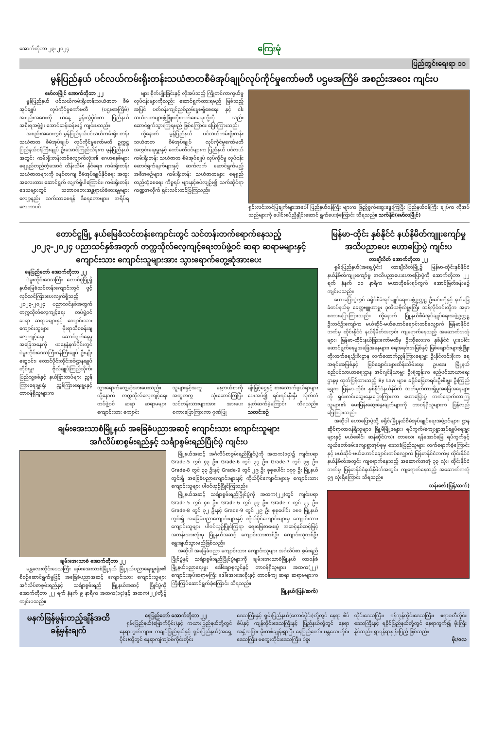အောက်တိုဘာ ၂၃၊ ၂၀၂၄ ကြေးမုံ
ပြည်တွင်းရေးရာ ၁၁
မွန်ပြည်နယ် ပင်လယ်ကမ်းရိုးတန်းသယံဇာတစီမံအုပ်ချုပ်လုပ်ကိုင်မှုကော်မတီ ပဌမအကြိမ် အစည်းအဝေး ကျင်းပ
မော်လမြိုင် အောက်တိုဘာ ၂၂
မွန်ပြည်နယ် ပင်လယ်ကမ်းရိုးတန်းသယံဇာတ စီမံအုပ်ချုပ် လုပ်ကိုင်မှုကော်မတီ (ပဌမအကြိမ်) အစည်းအဝေးကို ယနေ့ မွန်းလွဲပိုင်းက ပြည်နယ် အစိုးရအဖွဲ့ရုံး အောင်ဆန်းခန်းမ၌ ကျင်းပသည်။
အစည်းအဝေးတွင် မွန်ပြည်နယ်ပင်လယ်ကမ်းရိုး တန်းသယံဇာတ စီမံအုပ်ချုပ် လုပ်ကိုင်မှုကော်မတီ ဥက္ကဋ္ဌ ပြည်နယ်ဝန်ကြီးချုပ် ဦးအောင်ကြည်သိန်းက မွန်ပြည်နယ်အတွင်း ကမ်းရိုးတန်းတစ်လျှောက်လုံး၏ ဂေဟစနစ်များ ရေရှည်တည်တံ့အောင် ထိန်းသိမ်း နိုင်ရေး၊ ကမ်းရိုးတန်းသယံဇာတများကို စနစ်တကျ စီမံအုပ်ချုပ်နိုင်ရေး အထူးအလေးထား ဆောင်ရွက် လျက်ရှိပါကြောင်း၊ ကမ်းရိုးတန်းဒေသများတွင် သဘာဝဘေးအန္တရာယ်ခံစားရမှုများ လျော့နည်း သက်သာစေရန် ဒီရေတောများ၊ အရိပ်ရလေကာပင်
များ စိုက်ပျိုးခြင်းနှင့် လိုအပ်သည့် ကြိုတင်ကာကွယ်မှု လုပ်ငန်းများကိုလည်း ဆောင်ရွက်ထားရမည် ဖြစ်သည့်အပြင် ပတ်ဝန်းကျင်ညစ်ညမ်းမှုမရှိစေရေး နှင့် ငါးသယံဇာတများဖွံ့ဖြိုးတိုးတက်စေရေးတို့ကို လည်း ဆောင်ရွက်သွားကြရမည် ဖြစ်ကြောင်း ပြောကြားသည်။
ထို့နောက် မွန်ပြည်နယ် ပင်လယ်ကမ်းရိုးတန်း သယံဇာတ စီမံအုပ်ချုပ် လုပ်ကိုင်မှုကော်မတီ အတွင်းရေးမှူးနှင့် ကော်မတီဝင်များက ပြည်နယ် ပင်လယ်ကမ်းရိုးတန်း သယံဇာတ စီမံအုပ်ချုပ် လုပ်ကိုင်မှု လုပ်ငန်းဆောင်ရွက်ချက်များနှင့် ဆက်လက် ဆောင်ရွက်မည့် အစီအစဉ်များ၊ ကမ်းရိုးတန်း သယံဇာတများ ရေရှည်တည်တံ့စေရေး ကိစ္စရပ် များနှင့်စပ်လျဉ်း၍ သက်ဆိုင်ရာ ကဏ္ဍအလိုက် ရှင်းလင်းတင်ပြကြသည်။
ရှင်းလင်းတင်ပြချက်များအပေါ် ပြည်နယ်ဝန်ကြီး များက ဖြည့်စွက်ဆွေးနွေးကြပြီး ပြည်နယ်ဝန်ကြီး ချုပ်က လိုအပ်သည်များကို ပေါင်းစပ်ညှိနှိုင်းဆောင် ရွက်ပေးခဲ့ကြောင်း သိရသည်။ သက်နိုင်(မော်လမြိုင်)
တောင်ငူမြို့ နယ်မြေခံသင်တန်းကျောင်းတွင် သင်တန်းတက်ရောက်နေသည့်
၂၀၂၃-၂၀၂၄ ပညာသင်နှစ်အတွက် တက္ကသိုလ်လေ့ကျင့်ရေးတပ်ဖွဲ့ဝင် ဆရာ ဆရာမများနှင့်
ကျောင်းသား ကျောင်းသူများအား သွားရောက်တွေ့ဆုံအားပေး
နေပြည်တော် အောက်တိုဘာ ၂၂
ပဲခူးတိုင်းဒေသကြီး တောင်ငူမြို့ရှိ နယ်မြေခံသင်တန်းကျောင်းတွင် ဖွင့်လှစ်သင်ကြားပေးလျက်ရှိသည့် ၂၀၂၃-၂၀၂၄ ပညာသင်နှစ်အတွက် တက္ကသိုလ်လေ့ကျင့်ရေး တပ်ဖွဲ့ဝင် ဆရာ ဆရာမများနှင့် ကျောင်းသား ကျောင်းသူများ မိုးရာသီစခန်းချ လေ့ကျင့်ရေး ဆောင်ရွက်နေမှု အခြေအနေကို ယနေ့နံနက်ပိုင်းတွင် ပဲခူးတိုင်းဒေသကြီးဝန်ကြီးချုပ် ဦးမျိုးဆွေဝင်း၊ တောင်ပိုင်းတိုင်းစစ်ဌာနချုပ် တိုင်းမှူး ဗိုလ်ချုပ်ကြည်သိုက်၊ ပြည်သူ့စစ်နှင့် နယ်ခြားတပ်များ ညွှန်ကြားရေးမှူးရုံး ညွှန်ကြားရေးမှူးနှင့် တာဝန်ရှိသူများက
သွားရောက်တွေ့ဆုံအားပေးသည်။ ထို့နောက် တက္ကသိုလ်လေ့ကျင့်ရေးတပ်ဖွဲ့ဝင် ဆရာ ဆရာမများ၊ ကျောင်းသား ကျောင်း
သူများနှင့်အတူ နေ့လယ်စာကို အတူတကွ သုံးဆောင်ကြပြီး သင်တန်းသားများအား အားပေး စကားပြောကြားကာ ဂုဏ်ပြု
ချီးမြှင့်ငွေနှင့် စားသောက်ဖွယ်ရာများ ပေးအပ်၍ ရင်းရင်းနှီးနှီး လိုက်လံနှုတ်ဆက်ခဲ့ကြောင်း သိရသည်။ သတင်းစဉ်
ချမ်းအေးသာစံမြို့နယ် အခြေခံပညာအဆင့် ကျောင်းသား ကျောင်းသူများ
အင်္ဂလိပ်စာစွမ်းရည်နှင့် သင်္ချာစွမ်းရည်ပြိုင်ပွဲ ကျင်းပ
ချမ်းအေးသာစံ အောက်တိုဘာ ၂၂
မန္တလေးတိုင်းဒေသကြီး ချမ်းအေးသာစံမြို့နယ် မြို့နယ်ပညာရေးမှူးရုံး၏ စီစဉ်ဆောင်ရွက်မှုဖြင့် အခြေခံပညာအဆင့် ကျောင်းသား ကျောင်းသူများ အင်္ဂလိပ်စာစွမ်းရည်နှင့် သင်္ချာစွမ်းရည် မြို့နယ်အဆင့် ပြိုင်ပွဲကို အောက်တိုဘာ ၂၂ ရက် နံနက် ၉ နာရီက အထက(၁၄)နှင့် အထက(၂၂)တို့၌ ကျင်းပသည်။
မြို့နယ်အဆင့် အင်္ဂလိပ်စာစွမ်းရည်ပြိုင်ပွဲကို အထက(၁၄)၌ ကျင်းပရာ Grade-5 တွင် ၄၃ ဦး၊ Grade-6 တွင် ၃၇ ဦး၊ Grade-7 တွင် ၃၅ ဦး၊ Grade-8 တွင် ၃၃ ဦးနှင့် Grade-9 တွင် ၂၉ ဦး စုစုပေါင်း ၁၇၇ ဦး မြို့နယ်တွင်းရှိ အခြေခံပညာကျောင်းများနှင့် ကိုယ်ပိုင်ကျောင်းများမှ ကျောင်းသား ကျောင်းသူများ ပါဝင်ယှဉ်ပြိုင်ကြသည်။
မြို့နယ်အဆင့် သင်္ချာစွမ်းရည်ပြိုင်ပွဲကို အထက(၂၂)တွင် ကျင်းပရာ Grade-5 တွင် ၄၈ ဦး၊ Grade-6 တွင် ၃၇ ဦး၊ Grade-7 တွင် ၃၄ ဦး၊ Grade-8 တွင် ၃၂ ဦးနှင့် Grade-9 တွင် ၂၉ ဦး စုစုပေါင်း ၁၈၀ မြို့နယ်တွင်းရှိ အခြေခံပညာကျောင်းများနှင့် ကိုယ်ပိုင်ကျောင်းများမှ ကျောင်းသား ကျောင်းသူများ ပါဝင်ယှဉ်ပြိုင်ကြရာ ရေးဖြေစာမေးပွဲ အဆင့်နှစ်ဆင့်ဖြင့် အတန်းအားလုံးမှ မြို့နယ်အဆင့် ကျောင်းသားတစ်ဦး ကျောင်းသူတစ်ဦး ရွေးချယ်သွားမည်ဖြစ်သည်။
အဆိုပါ အခြေခံပညာ ကျောင်းသား ကျောင်းသူများ အင်္ဂလိပ်စာ စွမ်းရည်ပြိုင်ပွဲနှင့် သင်္ချာစွမ်းရည်ပြိုင်ပွဲများကို ချမ်းအေးသာစံမြို့နယ် တာဝန်ခံမြို့နယ်ပညာရေးမှူး ဒေါ်ချောစုလွင်နှင့် တာဝန်ရှိသူများ၊ အထက(၂၂) ကျောင်းအုပ်ဆရာမကြီး ဒေါ်အေးအေးစိုးနှင့် တာဝန်ကျ ဆရာ ဆရာမများက ကြီးကြပ်ဆောင်ရွက်ခဲ့ကြောင်း သိရသည်။
မြို့နယ်(ပြန်/ဆက်)
မြန်မာ-ထိုင်း နှစ်နိုင်ငံ နယ်နိမိတ်ကျူးကျော်မှု
အသိပညာပေး ဟောပြောပွဲ ကျင်းပ
တာချီလိတ် အောက်တိုဘာ ၂၂
ရှမ်းပြည်နယ်(အရှေ့ပိုင်း) တာချီလိတ်မြို့၌ မြန်မာ-ထိုင်းနှစ်နိုင်ငံ နယ်နိမိတ်ကျူးကျော်မှု အသိပညာပေးဟောပြောပွဲကို အောက်တိုဘာ ၂၂ ရက် နံနက် ၁၀ နာရီက မဟာဟိုခမ်းရပ်ကွက် အောင်မြတ်ခန်းမ၌ ကျင်းပသည်။
ဟောပြောပွဲတွင် ခရိုင်စီမံအုပ်ချုပ်ရေးအဖွဲ့ဥက္ကဋ္ဌ ဦးမင်းကိုနှင့် နယ်မြေခံတပ်နယ်မှ ခေတ္တဗျူဟာမှူး ဒုတိယဗိုလ်မှူးကြီး သန့်လိုင်ဝင်းတို့က အမှာစကားပြောကြားသည်။ ထို့နောက် မြို့နယ်စီမံအုပ်ချုပ်ရေးအဖွဲ့ဥက္ကဋ္ဌ ဦးတင်ဦးကျော်က မယ်ဆိုင်-မယ်ဟောင်ချောင်းတစ်လျှောက် မြန်မာနိုင်ငံဘက်မှ ထိုင်းနိုင်ငံ နယ်နိမိတ်အတွင်း ကျရောက်နေသည့် အဆောက်အအုံများ၊ မြန်မာ-ထိုင်းနယ်ခြားကော်မတီမှ ဦးဘိုလေးက နှစ်နိုင်ငံ ပူးပေါင်းဆောင်ရွက်နေမှုအခြေအနေများ၊ ရေအရင်းအမြစ်နှင့် မြစ်ချောင်းများဖွံ့ဖြိုးတိုးတက်ရေးဦးစီးဌာန လက်ထောက်ညွှန်ကြားရေးမှူး ဦးနိုင်လင်းစိုးက ရေအရင်းအမြစ်နှင့် မြစ်ချောင်းများထိန်းသိမ်းရေး ဥပဒေ၊ မြို့နယ်စည်ပင်သာယာရေးဌာန အင်ဂျင်နီယာမှူး ဦးရဲထွန်းက စည်ပင်သာယာရေးဌာနမှ ထုတ်ပြန်ထားသည့် By Law များ၊ ခရိုင်မြေစာရင်းဦးစီးမှူး ဦးကြည်ရွှေက မြန်မာ-ထိုင်း နှစ်နိုင်ငံနယ်နိမိတ် သတ်မှတ်ထားရှိမှုအခြေအနေများကို ရှင်းလင်းဆွေးနွေးပြောကြားကာ ဟောပြောပွဲ တက်ရောက်လာကြသူများ၏ မေးမြန်းဆွေးနွေးချက်များကို တာဝန်ရှိသူများက ပြန်လည်ဖြေကြားသည်။
အဆိုပါ ဟောပြောပွဲသို့ ခရိုင်/မြို့နယ်စီမံအုပ်ချုပ်ရေးအဖွဲ့ဝင်များ၊ ဌာနဆိုင်ရာတာဝန်ရှိသူများ၊ မြို့မိမြို့ဖများ၊ ရပ်ကွက်/ကျေးရွာအုပ်ချုပ်ရေးမှူးများနှင့် မယ်ခေါင်၊ ဆန်ဆိုင်(က)၊ တာလေ၊ ရန်အောင်မြေ ရပ်ကွက်နှင့် လွယ်တော်ခမ်းကျေးရွာအုပ်စုမှ ဒေသခံပြည်သူများ တက်ရောက်ခဲ့ကြောင်းနှင့် မယ်ဆိုင်-မယ်ဟောင်ချောင်းတစ်လျှောက် မြန်မာနိုင်ငံဘက်မှ ထိုင်းနိုင်ငံနယ်နိမိတ်အတွင်း ကျရောက်နေသည့် အဆောက်အအုံ ၃၃ လုံး၊ ထိုင်းနိုင်ငံဘက်မှ မြန်မာနိုင်ငံနယ်နိမိတ်အတွင်း ကျရောက်နေသည့် အဆောက်အအုံ ၄၅ လုံးရှိကြောင်း သိရသည်။
သန်းဇော်(ပြန်/ဆက်)
မနက်ဖြန်မွန်းတည့်ချိန်အထိ ခန့်မှန်းချက်
နေပြည်တော် အောက်တိုဘာ ၂၂
ရှမ်းပြည်နယ်(မြောက်ပိုင်း)နှင့် ကယားပြည်နယ်တို့တွင် နေရာကွက်ကျား၊ ကချင်ပြည်နယ်နှင့် ရှမ်းပြည်နယ်(အရှေ့ပိုင်း)တို့တွင် နေရာကျဲကျဲစစ်ကိုင်းတိုင်း
ဒေသကြီးနှင့် ရှမ်းပြည်နယ်(တောင်ပိုင်း)တို့တွင် နေရာ စိပ်စိပ်နှင့် ကျန်တိုင်းဒေသကြီးနှင့် ပြည်နယ်တို့တွင် နေရာအနှံ့အပြား မိုးထစ်ချုန်းရွာပြီး နေပြည်တော်၊ မန္တလေးတိုင်းဒေသကြီး၊ မကွေးတိုင်းဒေသကြီး၊ ပဲခူး
တိုင်းဒေသကြီး၊ ရန်ကုန်တိုင်းဒေသကြီး၊ ဧရာဝတီတိုင်းဒေသကြီးနှင့် ရခိုင်ပြည်နယ်တို့တွင် နေရာကွက်၍ မိုးကြီးနိုင်သည်။ ရွာရန်ရာနှုန်းပြည့် ဖြစ်သည်။
မိုး/ဇလ